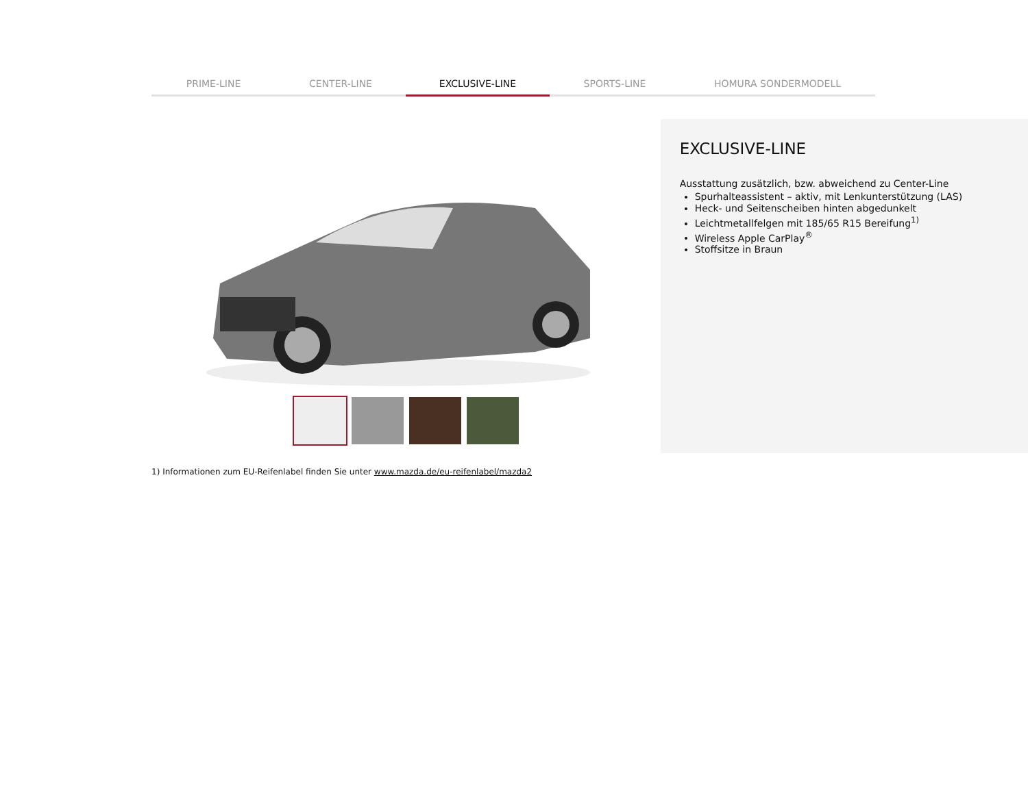PRIME-LINE CENTER-LINE EXCLUSIVE-LINE SPORTS-LINE HOMURA SONDERMODELL
EXCLUSIVE-LINE
Ausstattung zusätzlich, bzw. abweichend zu Center-Line
Spurhalteassistent – aktiv, mit Lenkunterstützung (LAS)
Heck- und Seitenscheiben hinten abgedunkelt
Leichtmetallfelgen mit 185/65 R15 Bereifung<sup>1)</sup>
Wireless Apple CarPlay<sup>®</sup>
Stoffsitze in Braun
1) Informationen zum EU-Reifenlabel finden Sie unter www.mazda.de/eu-reifenlabel/mazda2